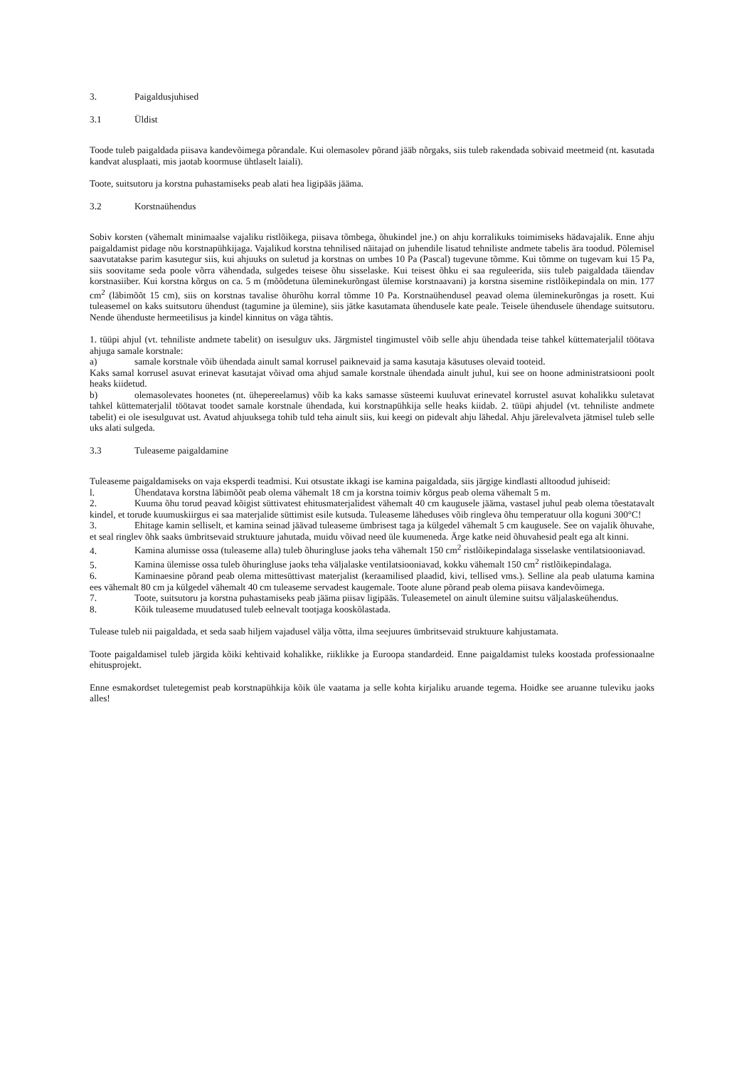3. Paigaldusjuhised
3.1 Üldist
Toode tuleb paigaldada piisava kandevõimega põrandale. Kui olemasolev põrand jääb nõrgaks, siis tuleb rakendada sobivaid meetmeid (nt. kasutada kandvat alusplaati, mis jaotab koormuse ühtlaselt laiali).
Toote, suitsutoru ja korstna puhastamiseks peab alati hea ligipääs jääma.
3.2 Korstnaühendus
Sobiv korsten (vähemalt minimaalse vajaliku ristlõikega, piisava tõmbega, õhukindel jne.) on ahju korralikuks toimimiseks hädavajalik. Enne ahju paigaldamist pidage nõu korstnapühkijaga. Vajalikud korstna tehnilised näitajad on juhendile lisatud tehniliste andmete tabelis ära toodud. Põlemisel saavutatakse parim kasutegur siis, kui ahjuuks on suletud ja korstnas on umbes 10 Pa (Pascal) tugevune tõmme. Kui tõmme on tugevam kui 15 Pa, siis soovitame seda poole võrra vähendada, sulgedes teisese õhu sisselaske. Kui teisest õhku ei saa reguleerida, siis tuleb paigaldada täiendav korstnasiiber. Kui korstna kõrgus on ca. 5 m (mõõdetuna üleminekurõngast ülemise korstnaavani) ja korstna sisemine ristlõikepindala on min. 177 cm<sup>2</sup> (läbimõõt 15 cm), siis on korstnas tavalise õhurõhu korral tõmme 10 Pa. Korstnaühendusel peavad olema üleminekurõngas ja rosett. Kui tuleasemel on kaks suitsutoru ühendust (tagumine ja ülemine), siis jätke kasutamata ühendusele kate peale. Teisele ühendusele ühendage suitsutoru. Nende ühenduste hermeetilisus ja kindel kinnitus on väga tähtis.
1. tüüpi ahjul (vt. tehniliste andmete tabelit) on isesulguv uks. Järgmistel tingimustel võib selle ahju ühendada teise tahkel küttematerjalil töötava ahjuga samale korstnale:
a) samale korstnale võib ühendada ainult samal korrusel paiknevaid ja sama kasutaja käsutuses olevaid tooteid.
Kaks samal korrusel asuvat erinevat kasutajat võivad oma ahjud samale korstnale ühendada ainult juhul, kui see on hoone administratsiooni poolt heaks kiidetud.
b) olemasolevates hoonetes (nt. ühepereelamus) võib ka kaks samasse süsteemi kuuluvat erinevatel korrustel asuvat kohalikku suletavat tahkel küttematerjalil töötavat toodet samale korstnale ühendada, kui korstnapühkija selle heaks kiidab. 2. tüüpi ahjudel (vt. tehniliste andmete tabelit) ei ole isesulguvat ust. Avatud ahjuuksega tohib tuld teha ainult siis, kui keegi on pidevalt ahju lähedal. Ahju järelevalveta jätmisel tuleb selle uks alati sulgeda.
3.3 Tuleaseme paigaldamine
Tuleaseme paigaldamiseks on vaja eksperdi teadmisi. Kui otsustate ikkagi ise kamina paigaldada, siis järgige kindlasti alltoodud juhiseid:
l. Ühendatava korstna läbimõõt peab olema vähemalt 18 cm ja korstna toimiv kõrgus peab olema vähemalt 5 m.
2. Kuuma õhu torud peavad kõigist süttivatest ehitusmaterjalidest vähemalt 40 cm kaugusele jääma, vastasel juhul peab olema tõestatavalt kindel, et torude kuumuskiirgus ei saa materjalide süttimist esile kutsuda. Tuleaseme läheduses võib ringleva õhu temperatuur olla koguni 300°C!
3. Ehitage kamin selliselt, et kamina seinad jäävad tuleaseme ümbrisest taga ja külgedel vähemalt 5 cm kaugusele. See on vajalik õhuvahe, et seal ringlev õhk saaks ümbritsevaid struktuure jahutada, muidu võivad need üle kuumeneda. Ärge katke neid õhuvahesid pealt ega alt kinni.
4. Kamina alumisse ossa (tuleaseme alla) tuleb õhuringluse jaoks teha vähemalt 150 cm<sup>2</sup> ristlõikepindalaga sisselaske ventilatsiooniavad.
5. Kamina ülemisse ossa tuleb õhuringluse jaoks teha väljalaske ventilatsiooniavad, kokku vähemalt 150 cm<sup>2</sup> ristlõikepindalaga.
6. Kaminaesine põrand peab olema mittesüttivast materjalist (keraamilised plaadid, kivi, tellised vms.). Selline ala peab ulatuma kamina ees vähemalt 80 cm ja külgedel vähemalt 40 cm tuleaseme servadest kaugemale. Toote alune põrand peab olema piisava kandevõimega.
7. Toote, suitsutoru ja korstna puhastamiseks peab jääma piisav ligipääs. Tuleasemetel on ainult ülemine suitsu väljalaskeühendus.
8. Kõik tuleaseme muudatused tuleb eelnevalt tootjaga kooskõlastada.
Tulease tuleb nii paigaldada, et seda saab hiljem vajadusel välja võtta, ilma seejuures ümbritsevaid struktuure kahjustamata.
Toote paigaldamisel tuleb järgida kõiki kehtivaid kohalikke, riiklikke ja Euroopa standardeid. Enne paigaldamist tuleks koostada professionaalne ehitusprojekt.
Enne esmakordset tuletegemist peab korstnapühkija kõik üle vaatama ja selle kohta kirjaliku aruande tegema. Hoidke see aruanne tuleviku jaoks alles!